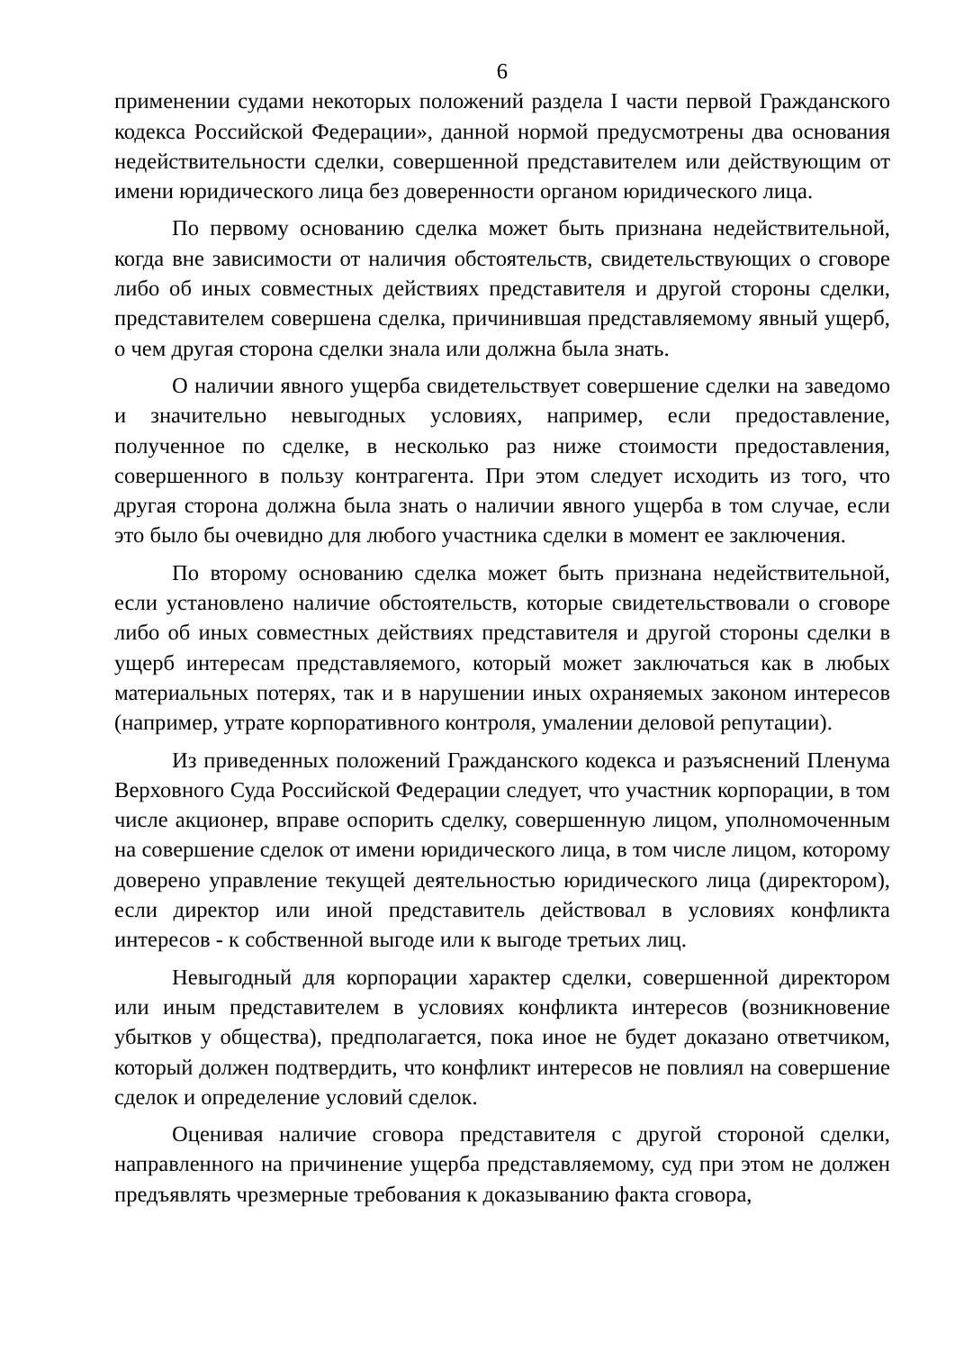6
применении судами некоторых положений раздела I части первой Гражданского кодекса Российской Федерации», данной нормой предусмотрены два основания недействительности сделки, совершенной представителем или действующим от имени юридического лица без доверенности органом юридического лица.
По первому основанию сделка может быть признана недействительной, когда вне зависимости от наличия обстоятельств, свидетельствующих о сговоре либо об иных совместных действиях представителя и другой стороны сделки, представителем совершена сделка, причинившая представляемому явный ущерб, о чем другая сторона сделки знала или должна была знать.
О наличии явного ущерба свидетельствует совершение сделки на заведомо и значительно невыгодных условиях, например, если предоставление, полученное по сделке, в несколько раз ниже стоимости предоставления, совершенного в пользу контрагента. При этом следует исходить из того, что другая сторона должна была знать о наличии явного ущерба в том случае, если это было бы очевидно для любого участника сделки в момент ее заключения.
По второму основанию сделка может быть признана недействительной, если установлено наличие обстоятельств, которые свидетельствовали о сговоре либо об иных совместных действиях представителя и другой стороны сделки в ущерб интересам представляемого, который может заключаться как в любых материальных потерях, так и в нарушении иных охраняемых законом интересов (например, утрате корпоративного контроля, умалении деловой репутации).
Из приведенных положений Гражданского кодекса и разъяснений Пленума Верховного Суда Российской Федерации следует, что участник корпорации, в том числе акционер, вправе оспорить сделку, совершенную лицом, уполномоченным на совершение сделок от имени юридического лица, в том числе лицом, которому доверено управление текущей деятельностью юридического лица (директором), если директор или иной представитель действовал в условиях конфликта интересов - к собственной выгоде или к выгоде третьих лиц.
Невыгодный для корпорации характер сделки, совершенной директором или иным представителем в условиях конфликта интересов (возникновение убытков у общества), предполагается, пока иное не будет доказано ответчиком, который должен подтвердить, что конфликт интересов не повлиял на совершение сделок и определение условий сделок.
Оценивая наличие сговора представителя с другой стороной сделки, направленного на причинение ущерба представляемому, суд при этом не должен предъявлять чрезмерные требования к доказыванию факта сговора,